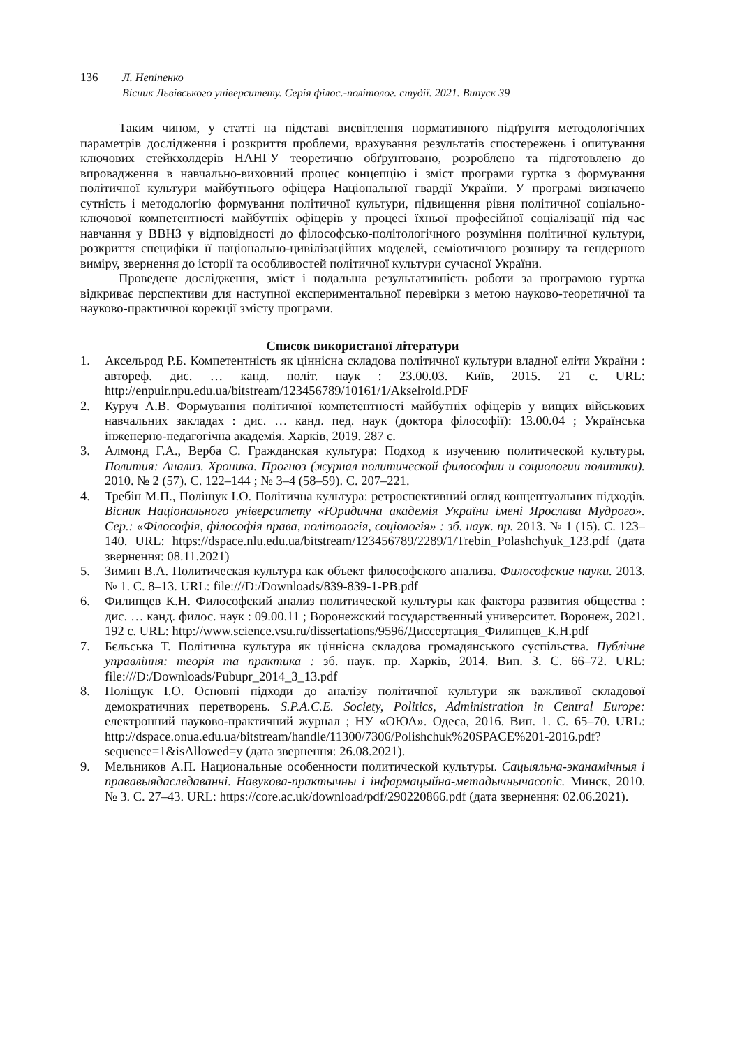136 Л. Непіпенко
Вісник Львівського університету. Серія філос.-політолог. студії. 2021. Випуск 39
Таким чином, у статті на підставі висвітлення нормативного підґрунтя методологічних параметрів дослідження і розкриття проблеми, врахування результатів спостережень і опитування ключових стейкхолдерів НАНГУ теоретично обґрунтовано, розроблено та підготовлено до впровадження в навчально-виховний процес концепцію і зміст програми гуртка з формування політичної культури майбутнього офіцера Національної гвардії України. У програмі визначено сутність і методологію формування політичної культури, підвищення рівня політичної соціально-ключової компетентності майбутніх офіцерів у процесі їхньої професійної соціалізації під час навчання у ВВНЗ у відповідності до філософсько-політологічного розуміння політичної культури, розкриття специфіки її національно-цивілізаційних моделей, семіотичного розширу та гендерного виміру, звернення до історії та особливостей політичної культури сучасної України.
Проведене дослідження, зміст і подальша результативність роботи за програмою гуртка відкриває перспективи для наступної експериментальної перевірки з метою науково-теоретичної та науково-практичної корекції змісту програми.
Список використаної літератури
1. Аксельрод Р.Б. Компетентність як ціннісна складова політичної культури владної еліти України : автореф. дис. … канд. політ. наук : 23.00.03. Київ, 2015. 21 с. URL: http://enpuir.npu.edu.ua/bitstream/123456789/10161/1/Akselrold.PDF
2. Куруч А.В. Формування політичної компетентності майбутніх офіцерів у вищих військових навчальних закладах : дис. … канд. пед. наук (доктора філософії): 13.00.04 ; Українська інженерно-педагогічна академія. Харків, 2019. 287 с.
3. Алмонд Г.А., Верба С. Гражданская культура: Подход к изучению политической культуры. Полития: Анализ. Хроника. Прогноз (журнал политической философии и социологии политики). 2010. № 2 (57). С. 122–144 ; № 3–4 (58–59). С. 207–221.
4. Требін М.П., Поліщук І.О. Політична культура: ретроспективний огляд концептуальних підходів. Вісник Національного університету «Юридична академія України імені Ярослава Мудрого». Сер.: «Філософія, філософія права, політологія, соціологія» : зб. наук. пр. 2013. № 1 (15). С. 123–140. URL: https://dspace.nlu.edu.ua/bitstream/123456789/2289/1/Trebin_Polashchyuk_123.pdf (дата звернення: 08.11.2021)
5. Зимин В.А. Политическая культура как объект философского анализа. Философские науки. 2013. № 1. С. 8–13. URL: file:///D:/Downloads/839-839-1-PB.pdf
6. Филипцев К.Н. Философский анализ политической культуры как фактора развития общества : дис. … канд. филос. наук : 09.00.11 ; Воронежский государственный университет. Воронеж, 2021. 192 с. URL: http://www.science.vsu.ru/dissertations/9596/Диссертация_Филипцев_К.Н.pdf
7. Бєльська Т. Політична культура як ціннісна складова громадянського суспільства. Публічне управління: теорія та практика : зб. наук. пр. Харків, 2014. Вип. 3. С. 66–72. URL: file:///D:/Downloads/Pubupr_2014_3_13.pdf
8. Поліщук І.О. Основні підходи до аналізу політичної культури як важливої складової демократичних перетворень. S.P.A.C.E. Society, Politics, Administration in Central Europe: електронний науково-практичний журнал ; НУ «ОЮА». Одеса, 2016. Вип. 1. С. 65–70. URL: http://dspace.onua.edu.ua/bitstream/handle/11300/7306/Polishchuk%20SPACE%201-2016.pdf?sequence=1&isAllowed=y (дата звернення: 26.08.2021).
9. Мельников А.П. Национальные особенности политической культуры. Сацыяльна-эканамічныя і прававыядаследаванні. Навукова-практычны і інфармацыйна-метадычнычасопіс. Минск, 2010. № 3. С. 27–43. URL: https://core.ac.uk/download/pdf/290220866.pdf (дата звернення: 02.06.2021).